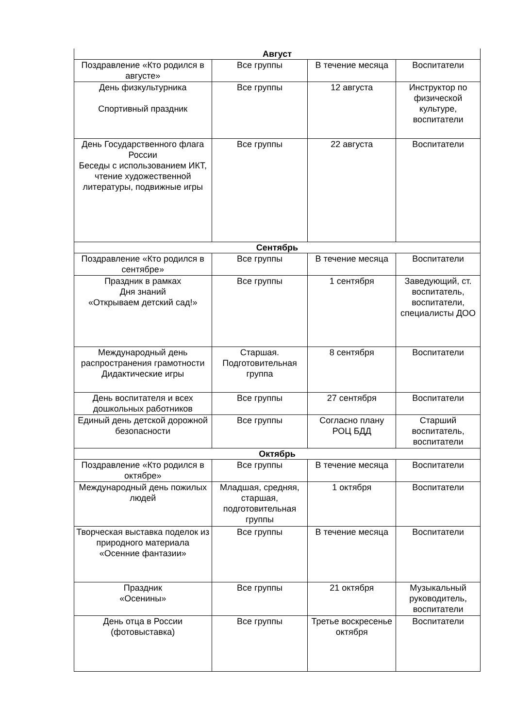| Август | | | |
| Поздравление «Кто родился в августе» | Все группы | В течение месяца | Воспитатели |
| День физкультурника Спортивный праздник | Все группы | 12 августа | Инструктор по физической культуре, воспитатели |
| День Государственного флага России Беседы с использованием ИКТ, чтение художественной литературы, подвижные игры | Все группы | 22 августа | Воспитатели |
| Сентябрь | | | |
| Поздравление «Кто родился в сентябре» | Все группы | В течение месяца | Воспитатели |
| Праздник в рамках Дня знаний «Открываем детский сад!» | Все группы | 1 сентября | Заведующий, ст. воспитатель, воспитатели, специалисты ДОО |
| Международный день распространения грамотности Дидактические игры | Старшая. Подготовительная группа | 8 сентября | Воспитатели |
| День воспитателя и всех дошкольных работников | Все группы | 27 сентября | Воспитатели |
| Единый день детской дорожной безопасности | Все группы | Согласно плану РОЦ БДД | Старший воспитатель, воспитатели |
| Октябрь | | | |
| Поздравление «Кто родился в октябре» | Все группы | В течение месяца | Воспитатели |
| Международный день пожилых людей | Младшая, средняя, старшая, подготовительная группы | 1 октября | Воспитатели |
| Творческая выставка поделок из природного материала «Осенние фантазии» | Все группы | В течение месяца | Воспитатели |
| Праздник «Осенины» | Все группы | 21 октября | Музыкальный руководитель, воспитатели |
| День отца в России (фотовыставка) | Все группы | Третье воскресенье октября | Воспитатели |